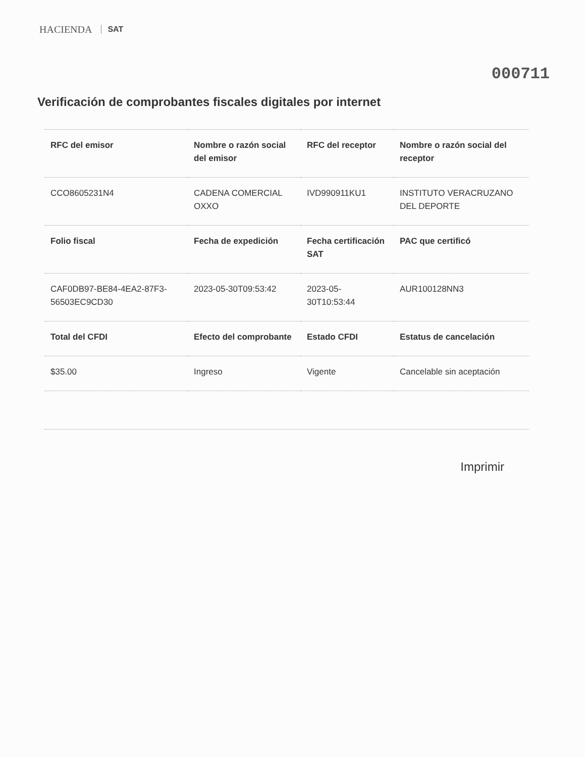HACIENDA SAT
000711
Verificación de comprobantes fiscales digitales por internet
| RFC del emisor | Nombre o razón social del emisor | RFC del receptor | Nombre o razón social del receptor |
| --- | --- | --- | --- |
| CCO8605231N4 | CADENA COMERCIAL OXXO | IVD990911KU1 | INSTITUTO VERACRUZANO DEL DEPORTE |
| Folio fiscal | Fecha de expedición | Fecha certificación SAT | PAC que certificó |
| CAF0DB97-BE84-4EA2-87F3-56503EC9CD30 | 2023-05-30T09:53:42 | 2023-05-30T10:53:44 | AUR100128NN3 |
| Total del CFDI | Efecto del comprobante | Estado CFDI | Estatus de cancelación |
| $35.00 | Ingreso | Vigente | Cancelable sin aceptación |
Imprimir